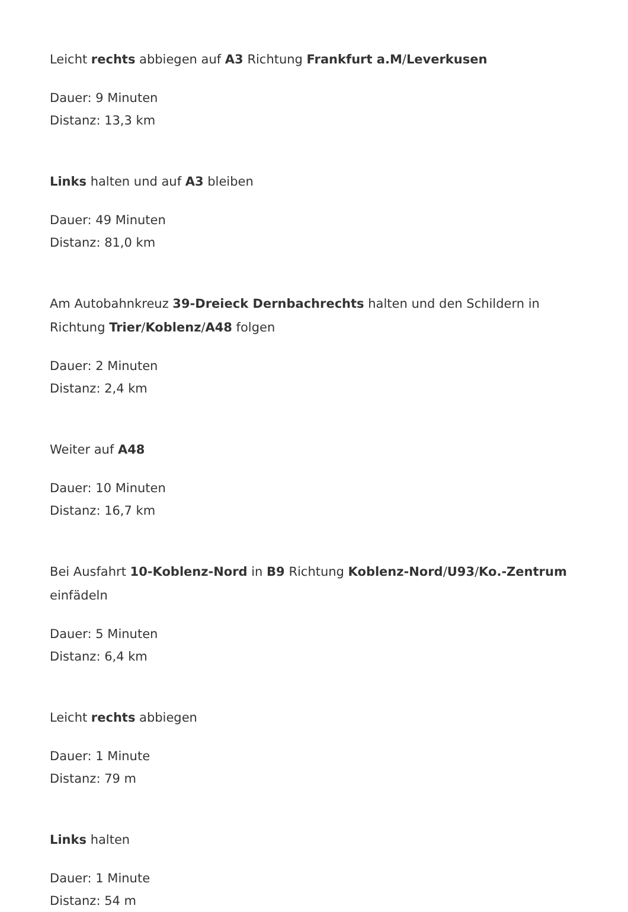Leicht rechts abbiegen auf A3 Richtung Frankfurt a.M/Leverkusen
Dauer: 9 Minuten
Distanz: 13,3 km
Links halten und auf A3 bleiben
Dauer: 49 Minuten
Distanz: 81,0 km
Am Autobahnkreuz 39-Dreieck Dernbachrechts halten und den Schildern in Richtung Trier/Koblenz/A48 folgen
Dauer: 2 Minuten
Distanz: 2,4 km
Weiter auf A48
Dauer: 10 Minuten
Distanz: 16,7 km
Bei Ausfahrt 10-Koblenz-Nord in B9 Richtung Koblenz-Nord/U93/Ko.-Zentrum einfädeln
Dauer: 5 Minuten
Distanz: 6,4 km
Leicht rechts abbiegen
Dauer: 1 Minute
Distanz: 79 m
Links halten
Dauer: 1 Minute
Distanz: 54 m